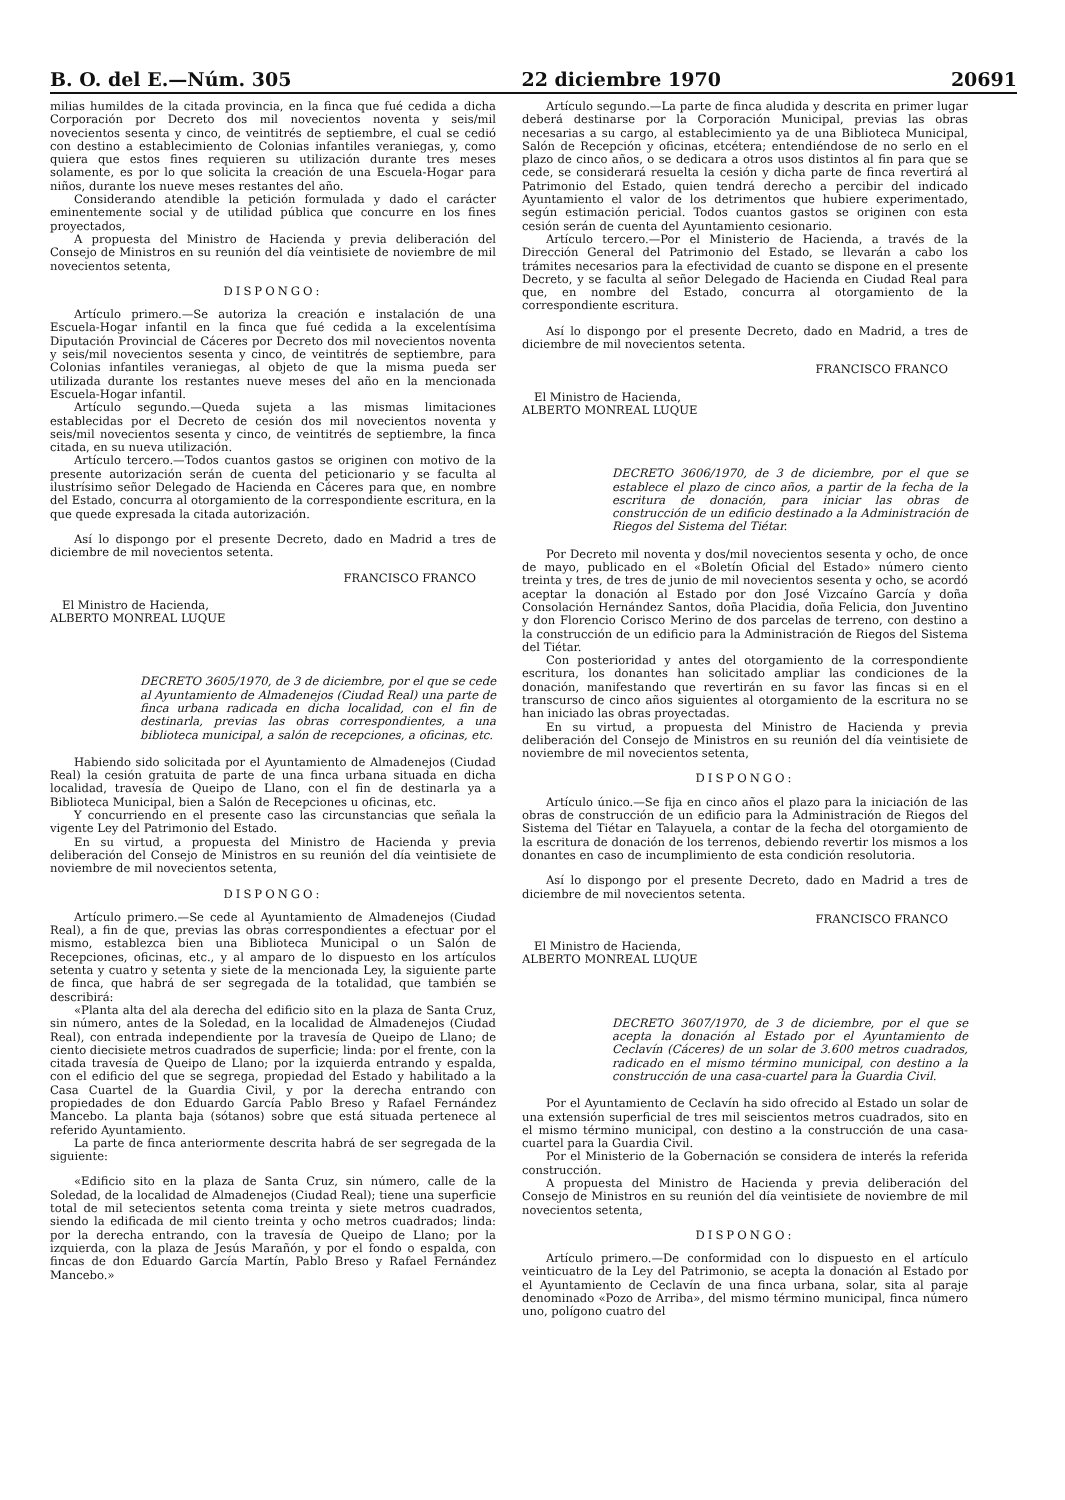B. O. del E.—Núm. 305 22 diciembre 1970 20691
milias humildes de la citada provincia, en la finca que fué cedida a dicha Corporación por Decreto dos mil novecientos noventa y seis/mil novecientos sesenta y cinco, de veintitrés de septiembre, el cual se cedió con destino a establecimiento de Colonias infantiles veraniegas, y, como quiera que estos fines requieren su utilización durante tres meses solamente, es por lo que solicita la creación de una Escuela-Hogar para niños, durante los nueve meses restantes del año.
Considerando atendible la petición formulada y dado el carácter eminentemente social y de utilidad pública que concurre en los fines proyectados,
A propuesta del Ministro de Hacienda y previa deliberación del Consejo de Ministros en su reunión del día veintisiete de noviembre de mil novecientos setenta,
DISPONGO:
Artículo primero.—Se autoriza la creación e instalación de una Escuela-Hogar infantil en la finca que fué cedida a la excelentísima Diputación Provincial de Cáceres por Decreto dos mil novecientos noventa y seis/mil novecientos sesenta y cinco, de veintitrés de septiembre, para Colonias infantiles veraniegas, al objeto de que la misma pueda ser utilizada durante los restantes nueve meses del año en la mencionada Escuela-Hogar infantil.
Artículo segundo.—Queda sujeta a las mismas limitaciones establecidas por el Decreto de cesión dos mil novecientos noventa y seis/mil novecientos sesenta y cinco, de veintitrés de septiembre, la finca citada, en su nueva utilización.
Artículo tercero.—Todos cuantos gastos se originen con motivo de la presente autorización serán de cuenta del peticionario y se faculta al ilustrísimo señor Delegado de Hacienda en Cáceres para que, en nombre del Estado, concurra al otorgamiento de la correspondiente escritura, en la que quede expresada la citada autorización.
Así lo dispongo por el presente Decreto, dado en Madrid a tres de diciembre de mil novecientos setenta.
FRANCISCO FRANCO
El Ministro de Hacienda,
ALBERTO MONREAL LUQUE
DECRETO 3605/1970, de 3 de diciembre, por el que se cede al Ayuntamiento de Almadenejos (Ciudad Real) una parte de finca urbana radicada en dicha localidad, con el fin de destinarla, previas las obras correspondientes, a una biblioteca municipal, a salón de recepciones, a oficinas, etc.
Habiendo sido solicitada por el Ayuntamiento de Almadenejos (Ciudad Real) la cesión gratuita de parte de una finca urbana situada en dicha localidad, travesía de Queipo de Llano, con el fin de destinarla ya a Biblioteca Municipal, bien a Salón de Recepciones u oficinas, etc.
Y concurriendo en el presente caso las circunstancias que señala la vigente Ley del Patrimonio del Estado.
En su virtud, a propuesta del Ministro de Hacienda y previa deliberación del Consejo de Ministros en su reunión del día veintisiete de noviembre de mil novecientos setenta,
DISPONGO:
Artículo primero.—Se cede al Ayuntamiento de Almadenejos (Ciudad Real), a fin de que, previas las obras correspondientes a efectuar por el mismo, establezca bien una Biblioteca Municipal o un Salón de Recepciones, oficinas, etc., y al amparo de lo dispuesto en los artículos setenta y cuatro y setenta y siete de la mencionada Ley, la siguiente parte de finca, que habrá de ser segregada de la totalidad, que también se describirá:
«Planta alta del ala derecha del edificio sito en la plaza de Santa Cruz, sin número, antes de la Soledad, en la localidad de Almadenejos (Ciudad Real), con entrada independiente por la travesía de Queipo de Llano; de ciento diecisiete metros cuadrados de superficie; linda: por el frente, con la citada travesía de Queipo de Llano; por la izquierda entrando y espalda, con el edificio del que se segrega, propiedad del Estado y habilitado a la Casa Cuartel de la Guardia Civil, y por la derecha entrando con propiedades de don Eduardo García Pablo Breso y Rafael Fernández Mancebo. La planta baja (sótanos) sobre que está situada pertenece al referido Ayuntamiento.
La parte de finca anteriormente descrita habrá de ser segregada de la siguiente:
«Edificio sito en la plaza de Santa Cruz, sin número, calle de la Soledad, de la localidad de Almadenejos (Ciudad Real); tiene una superficie total de mil setecientos setenta coma treinta y siete metros cuadrados, siendo la edificada de mil ciento treinta y ocho metros cuadrados; linda: por la derecha entrando, con la travesía de Queipo de Llano; por la izquierda, con la plaza de Jesús Marañón, y por el fondo o espalda, con fincas de don Eduardo García Martín, Pablo Breso y Rafael Fernández Mancebo.»
Artículo segundo.—La parte de finca aludida y descrita en primer lugar deberá destinarse por la Corporación Municipal, previas las obras necesarias a su cargo, al establecimiento ya de una Biblioteca Municipal, Salón de Recepción y oficinas, etcétera; entendiéndose de no serlo en el plazo de cinco años, o se dedicara a otros usos distintos al fin para que se cede, se considerará resuelta la cesión y dicha parte de finca revertirá al Patrimonio del Estado, quien tendrá derecho a percibir del indicado Ayuntamiento el valor de los detrimentos que hubiere experimentado, según estimación pericial. Todos cuantos gastos se originen con esta cesión serán de cuenta del Ayuntamiento cesionario.
Artículo tercero.—Por el Ministerio de Hacienda, a través de la Dirección General del Patrimonio del Estado, se llevarán a cabo los trámites necesarios para la efectividad de cuanto se dispone en el presente Decreto, y se faculta al señor Delegado de Hacienda en Ciudad Real para que, en nombre del Estado, concurra al otorgamiento de la correspondiente escritura.
Así lo dispongo por el presente Decreto, dado en Madrid, a tres de diciembre de mil novecientos setenta.
FRANCISCO FRANCO
El Ministro de Hacienda,
ALBERTO MONREAL LUQUE
DECRETO 3606/1970, de 3 de diciembre, por el que se establece el plazo de cinco años, a partir de la fecha de la escritura de donación, para iniciar las obras de construcción de un edificio destinado a la Administración de Riegos del Sistema del Tiétar.
Por Decreto mil noventa y dos/mil novecientos sesenta y ocho, de once de mayo, publicado en el «Boletín Oficial del Estado» número ciento treinta y tres, de tres de junio de mil novecientos sesenta y ocho, se acordó aceptar la donación al Estado por don José Vizcaíno García y doña Consolación Hernández Santos, doña Placidia, doña Felicia, don Juventino y don Florencio Corisco Merino de dos parcelas de terreno, con destino a la construcción de un edificio para la Administración de Riegos del Sistema del Tiétar.
Con posterioridad y antes del otorgamiento de la correspondiente escritura, los donantes han solicitado ampliar las condiciones de la donación, manifestando que revertirán en su favor las fincas si en el transcurso de cinco años siguientes al otorgamiento de la escritura no se han iniciado las obras proyectadas.
En su virtud, a propuesta del Ministro de Hacienda y previa deliberación del Consejo de Ministros en su reunión del día veintisiete de noviembre de mil novecientos setenta,
DISPONGO:
Artículo único.—Se fija en cinco años el plazo para la iniciación de las obras de construcción de un edificio para la Administración de Riegos del Sistema del Tiétar en Talayuela, a contar de la fecha del otorgamiento de la escritura de donación de los terrenos, debiendo revertir los mismos a los donantes en caso de incumplimiento de esta condición resolutoria.
Así lo dispongo por el presente Decreto, dado en Madrid a tres de diciembre de mil novecientos setenta.
FRANCISCO FRANCO
El Ministro de Hacienda,
ALBERTO MONREAL LUQUE
DECRETO 3607/1970, de 3 de diciembre, por el que se acepta la donación al Estado por el Ayuntamiento de Ceclavín (Cáceres) de un solar de 3.600 metros cuadrados, radicado en el mismo término municipal, con destino a la construcción de una casa-cuartel para la Guardia Civil.
Por el Ayuntamiento de Ceclavín ha sido ofrecido al Estado un solar de una extensión superficial de tres mil seiscientos metros cuadrados, sito en el mismo término municipal, con destino a la construcción de una casa-cuartel para la Guardia Civil.
Por el Ministerio de la Gobernación se considera de interés la referida construcción.
A propuesta del Ministro de Hacienda y previa deliberación del Consejo de Ministros en su reunión del día veintisiete de noviembre de mil novecientos setenta,
DISPONGO:
Artículo primero.—De conformidad con lo dispuesto en el artículo veinticuatro de la Ley del Patrimonio, se acepta la donación al Estado por el Ayuntamiento de Ceclavín de una finca urbana, solar, sita al paraje denominado «Pozo de Arriba», del mismo término municipal, finca número uno, polígono cuatro del